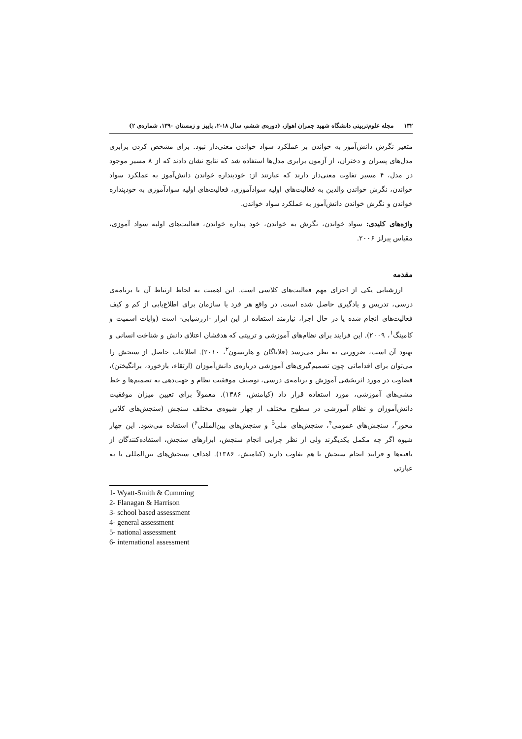۱۳۲ مجله علوم‌تربیتی دانشگاه شهید چمران اهواز، (دوره‌ی ششم، سال ۱۸-۲، پاییز و زمستان ۱۳۹۰، شماره‌ی ۲)
متغیر نگرش دانش‌آموز به خواندن بر عملکرد سواد خواندن معنی‌دار نبود. برای مشخص کردن برابری مدل‌های پسران و دختران، از آزمون برابری مدل‌ها استفاده شد که نتایج نشان دادند که از ۸ مسیر موجود در مدل، ۴ مسیر تفاوت معنی‌دار دارند که عبارتند از: خودپنداره خواندن دانش‌آموز به عملکرد سواد خواندن، نگرش خواندن والدین به فعالیت‌های اولیه سوادآموزی، فعالیت‌های اولیه سوادآموزی به خودپنداره خواندن و نگرش خواندن دانش‌آموز به عملکرد سواد خواندن.
واژه‌های کلیدی: سواد خواندن، نگرش به خواندن، خود پنداره خواندن، فعالیت‌های اولیه سواد آموزی، مقیاس پیرلز ۲۰۰۶.
مقدمه
ارزشیابی یکی از اجزای مهم فعالیت‌های کلاسی است. این اهمیت به لحاظ ارتباط آن با برنامه‌ی درسی، تدریس و یادگیری حاصل شده است. در واقع هر فرد یا سازمان برای اطلاع‌یابی از کم و کیف فعالیت‌های انجام شده یا در حال اجرا، نیازمند استفاده از این ابزار -ارزشیابی- است (وایات اسمیت و کامینگ<sup>۱</sup>، ۲۰۰۹). این فرایند برای نظام‌های آموزشی و تربیتی که هدفشان اعتلای دانش و شناخت انسانی و بهبود آن است، ضرورتی به نظر می‌رسد (فلاناگان و هاریسون<sup>۲</sup>، ۲۰۱۰). اطلاعات حاصل از سنجش را می‌توان برای اقداماتی چون تصمیم‌گیری‌های آموزشی درباره‌ی دانش‌آموزان (ارتقاء، بازخورد، برانگیختن)، قضاوت در مورد اثربخشی آموزش و برنامه‌ی درسی، توصیف موفقیت نظام و جهت‌دهی به تصمیم‌ها و خط مشی‌های آموزشی، مورد استفاده قرار داد (کیامنش، ۱۳۸۶). معمولاً برای تعیین میزان موفقیت دانش‌آموزان و نظام آموزشی در سطوح مختلف از چهار شیوه‌ی مختلف سنجش (سنجش‌های کلاس محور<sup>۳</sup>، سنجش‌های عمومی<sup>۴</sup>، سنجش‌های ملی<sup>5</sup> و سنجش‌های بین‌المللی<sup>۶</sup>) استفاده می‌شود. این چهار شیوه اگر چه مکمل یکدیگرند ولی از نظر چرایی انجام سنجش، ابزارهای سنجش، استفاده‌کنندگان از یافته‌ها و فرایند انجام سنجش با هم تفاوت دارند (کیامنش، ۱۳۸۶). اهداف سنجش‌های بین‌المللی یا به عبارتی
1- Wyatt-Smith & Cumming
2- Flanagan & Harrison
3- school based assessment
4- general assessment
5- national assessment
6- international assessment